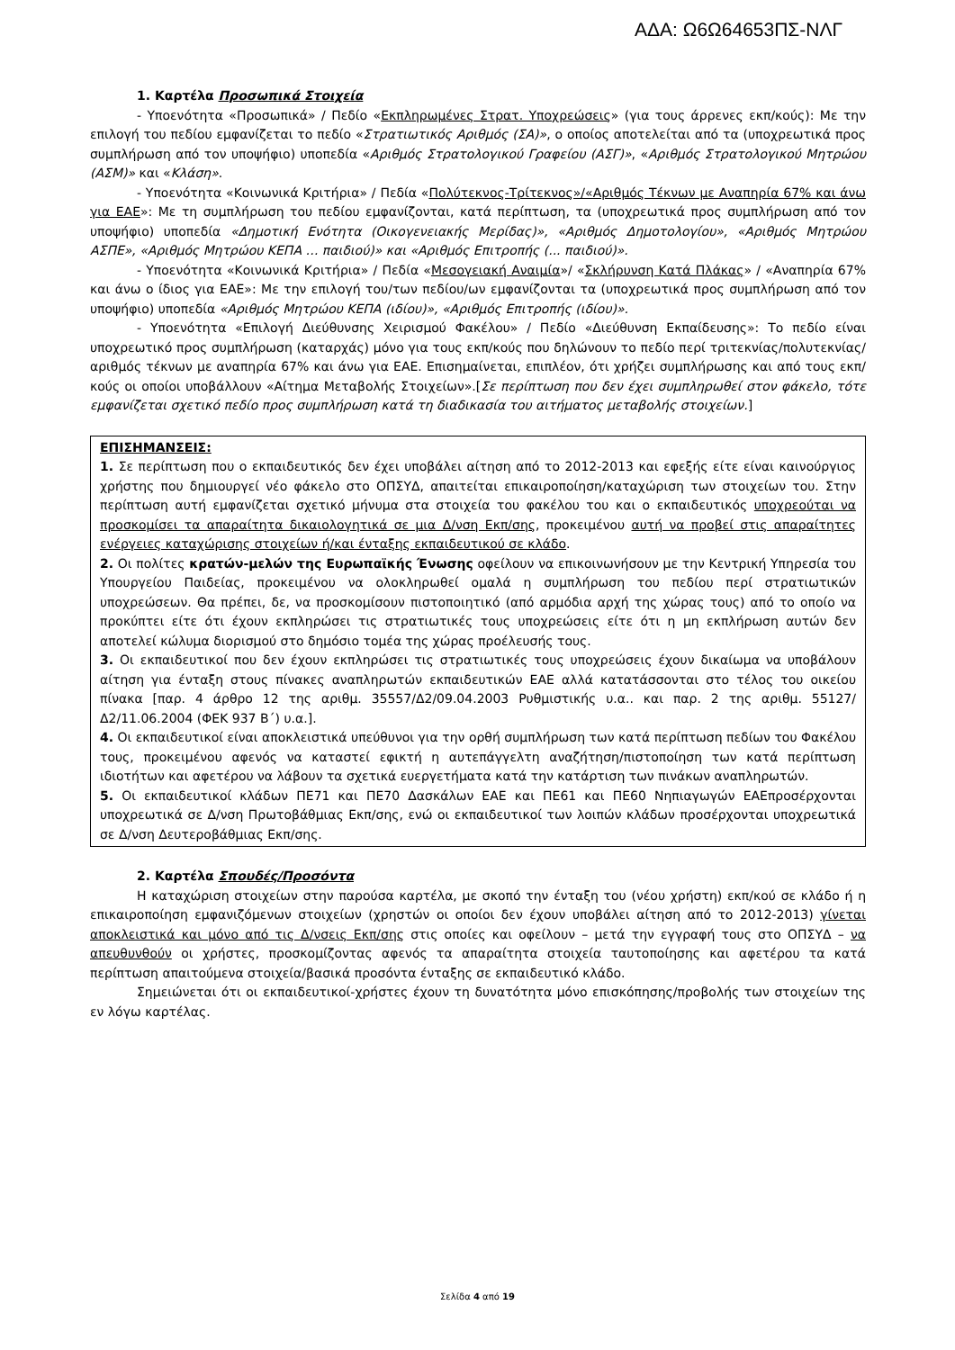ΑΔΑ: Ω6Ω64653ΠΣ-ΝΛΓ
1. Καρτέλα Προσωπικά Στοιχεία
- Υποενότητα «Προσωπικά» / Πεδίο «Εκπληρωμένες Στρατ. Υποχρεώσεις» (για τους άρρενες εκπ/κούς): Με την επιλογή του πεδίου εμφανίζεται το πεδίο «Στρατιωτικός Αριθμός (ΣΑ)», ο οποίος αποτελείται από τα (υποχρεωτικά προς συμπλήρωση από τον υποψήφιο) υποπεδία «Αριθμός Στρατολογικού Γραφείου (ΑΣΓ)», «Αριθμός Στρατολογικού Μητρώου (ΑΣΜ)» και «Κλάση».
- Υποενότητα «Κοινωνικά Κριτήρια» / Πεδία «Πολύτεκνος-Τρίτεκνος»/«Αριθμός Τέκνων με Αναπηρία 67% και άνω για ΕΑΕ»: Με τη συμπλήρωση του πεδίου εμφανίζονται, κατά περίπτωση, τα (υποχρεωτικά προς συμπλήρωση από τον υποψήφιο) υποπεδία «Δημοτική Ενότητα (Οικογενειακής Μερίδας)», «Αριθμός Δημοτολογίου», «Αριθμός Μητρώου ΑΣΠΕ», «Αριθμός Μητρώου ΚΕΠΑ … παιδιού)» και «Αριθμός Επιτροπής (... παιδιού)».
- Υποενότητα «Κοινωνικά Κριτήρια» / Πεδία «Μεσογειακή Αναιμία»/ «Σκλήρυνση Κατά Πλάκας» / «Αναπηρία 67% και άνω ο ίδιος για ΕΑΕ»: Με την επιλογή του/των πεδίου/ων εμφανίζονται τα (υποχρεωτικά προς συμπλήρωση από τον υποψήφιο) υποπεδία «Αριθμός Μητρώου ΚΕΠΑ (ιδίου)», «Αριθμός Επιτροπής (ιδίου)».
- Υποενότητα «Επιλογή Διεύθυνσης Χειρισμού Φακέλου» / Πεδίο «Διεύθυνση Εκπαίδευσης»: Το πεδίο είναι υποχρεωτικό προς συμπλήρωση (καταρχάς) μόνο για τους εκπ/κούς που δηλώνουν το πεδίο περί τριτεκνίας/πολυτεκνίας/αριθμός τέκνων με αναπηρία 67% και άνω για ΕΑΕ. Επισημαίνεται, επιπλέον, ότι χρήζει συμπλήρωσης και από τους εκπ/κούς οι οποίοι υποβάλλουν «Αίτημα Μεταβολής Στοιχείων».[Σε περίπτωση που δεν έχει συμπληρωθεί στον φάκελο, τότε εμφανίζεται σχετικό πεδίο προς συμπλήρωση κατά τη διαδικασία του αιτήματος μεταβολής στοιχείων.]
ΕΠΙΣΗΜΑΝΣΕΙΣ:
1. Σε περίπτωση που ο εκπαιδευτικός δεν έχει υποβάλει αίτηση από το 2012-2013 και εφεξής είτε είναι καινούργιος χρήστης που δημιουργεί νέο φάκελο στο ΟΠΣΥΔ, απαιτείται επικαιροποίηση/καταχώριση των στοιχείων του. Στην περίπτωση αυτή εμφανίζεται σχετικό μήνυμα στα στοιχεία του φακέλου του και ο εκπαιδευτικός υποχρεούται να προσκομίσει τα απαραίτητα δικαιολογητικά σε μια Δ/νση Εκπ/σης, προκειμένου αυτή να προβεί στις απαραίτητες ενέργειες καταχώρισης στοιχείων ή/και ένταξης εκπαιδευτικού σε κλάδο.
2. Οι πολίτες κρατών-μελών της Ευρωπαϊκής Ένωσης οφείλουν να επικοινωνήσουν με την Κεντρική Υπηρεσία του Υπουργείου Παιδείας, προκειμένου να ολοκληρωθεί ομαλά η συμπλήρωση του πεδίου περί στρατιωτικών υποχρεώσεων. Θα πρέπει, δε, να προσκομίσουν πιστοποιητικό (από αρμόδια αρχή της χώρας τους) από το οποίο να προκύπτει είτε ότι έχουν εκπληρώσει τις στρατιωτικές τους υποχρεώσεις είτε ότι η μη εκπλήρωση αυτών δεν αποτελεί κώλυμα διορισμού στο δημόσιο τομέα της χώρας προέλευσής τους.
3. Οι εκπαιδευτικοί που δεν έχουν εκπληρώσει τις στρατιωτικές τους υποχρεώσεις έχουν δικαίωμα να υποβάλουν αίτηση για ένταξη στους πίνακες αναπληρωτών εκπαιδευτικών ΕΑΕ αλλά κατατάσσονται στο τέλος του οικείου πίνακα [παρ. 4 άρθρο 12 της αριθμ. 35557/Δ2/09.04.2003 Ρυθμιστικής υ.α.. και παρ. 2 της αριθμ. 55127/Δ2/11.06.2004 (ΦΕΚ 937 Β΄) υ.α.].
4. Οι εκπαιδευτικοί είναι αποκλειστικά υπεύθυνοι για την ορθή συμπλήρωση των κατά περίπτωση πεδίων του Φακέλου τους, προκειμένου αφενός να καταστεί εφικτή η αυτεπάγγελτη αναζήτηση/πιστοποίηση των κατά περίπτωση ιδιοτήτων και αφετέρου να λάβουν τα σχετικά ευεργετήματα κατά την κατάρτιση των πινάκων αναπληρωτών.
5. Οι εκπαιδευτικοί κλάδων ΠΕ71 και ΠΕ70 Δασκάλων ΕΑΕ και ΠΕ61 και ΠΕ60 Νηπιαγωγών ΕΑΕπροσέρχονται υποχρεωτικά σε Δ/νση Πρωτοβάθμιας Εκπ/σης, ενώ οι εκπαιδευτικοί των λοιπών κλάδων προσέρχονται υποχρεωτικά σε Δ/νση Δευτεροβάθμιας Εκπ/σης.
2. Καρτέλα Σπουδές/Προσόντα
Η καταχώριση στοιχείων στην παρούσα καρτέλα, με σκοπό την ένταξη του (νέου χρήστη) εκπ/κού σε κλάδο ή η επικαιροποίηση εμφανιζόμενων στοιχείων (χρηστών οι οποίοι δεν έχουν υποβάλει αίτηση από το 2012-2013) γίνεται αποκλειστικά και μόνο από τις Δ/νσεις Εκπ/σης στις οποίες και οφείλουν – μετά την εγγραφή τους στο ΟΠΣΥΔ – να απευθυνθούν οι χρήστες, προσκομίζοντας αφενός τα απαραίτητα στοιχεία ταυτοποίησης και αφετέρου τα κατά περίπτωση απαιτούμενα στοιχεία/βασικά προσόντα ένταξης σε εκπαιδευτικό κλάδο.
Σημειώνεται ότι οι εκπαιδευτικοί-χρήστες έχουν τη δυνατότητα μόνο επισκόπησης/προβολής των στοιχείων της εν λόγω καρτέλας.
Σελίδα 4 από 19